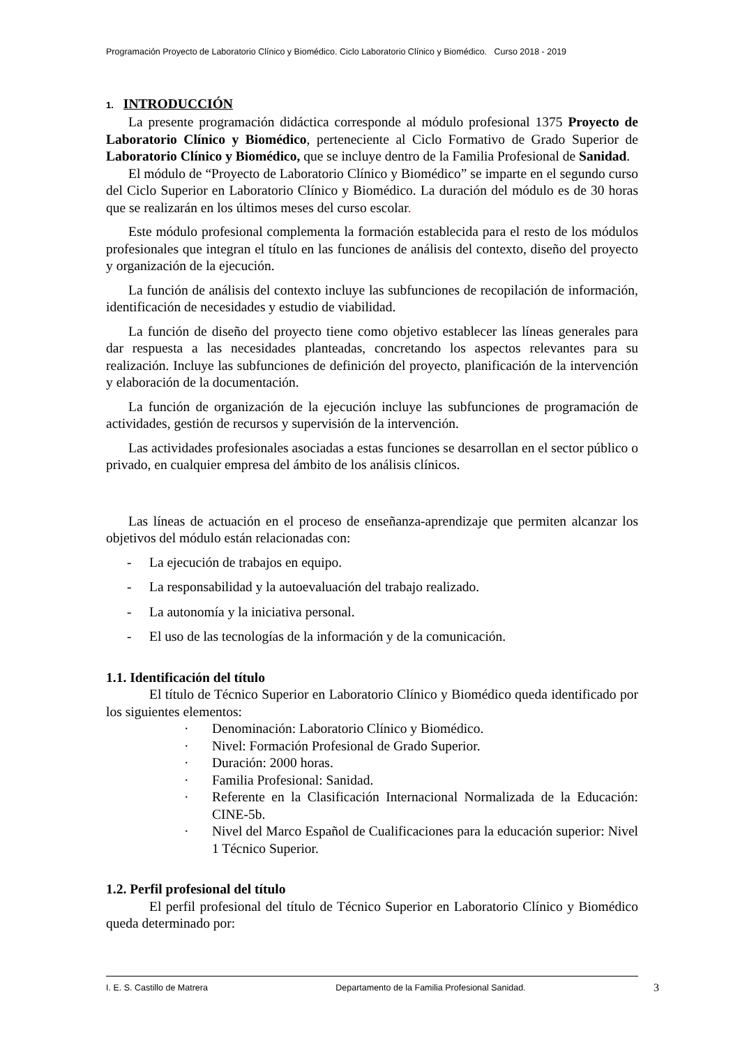Programación Proyecto de Laboratorio Clínico y Biomédico. Ciclo Laboratorio Clínico y Biomédico. Curso 2018 - 2019
1. INTRODUCCIÓN
La presente programación didáctica corresponde al módulo profesional 1375 Proyecto de Laboratorio Clínico y Biomédico, perteneciente al Ciclo Formativo de Grado Superior de Laboratorio Clínico y Biomédico, que se incluye dentro de la Familia Profesional de Sanidad.
El módulo de “Proyecto de Laboratorio Clínico y Biomédico” se imparte en el segundo curso del Ciclo Superior en Laboratorio Clínico y Biomédico. La duración del módulo es de 30 horas que se realizarán en los últimos meses del curso escolar.
Este módulo profesional complementa la formación establecida para el resto de los módulos profesionales que integran el título en las funciones de análisis del contexto, diseño del proyecto y organización de la ejecución.
La función de análisis del contexto incluye las subfunciones de recopilación de información, identificación de necesidades y estudio de viabilidad.
La función de diseño del proyecto tiene como objetivo establecer las líneas generales para dar respuesta a las necesidades planteadas, concretando los aspectos relevantes para su realización. Incluye las subfunciones de definición del proyecto, planificación de la intervención y elaboración de la documentación.
La función de organización de la ejecución incluye las subfunciones de programación de actividades, gestión de recursos y supervisión de la intervención.
Las actividades profesionales asociadas a estas funciones se desarrollan en el sector público o privado, en cualquier empresa del ámbito de los análisis clínicos.
Las líneas de actuación en el proceso de enseñanza-aprendizaje que permiten alcanzar los objetivos del módulo están relacionadas con:
- La ejecución de trabajos en equipo.
- La responsabilidad y la autoevaluación del trabajo realizado.
- La autonomía y la iniciativa personal.
- El uso de las tecnologías de la información y de la comunicación.
1.1. Identificación del título
El título de Técnico Superior en Laboratorio Clínico y Biomédico queda identificado por los siguientes elementos:
· Denominación: Laboratorio Clínico y Biomédico.
· Nivel: Formación Profesional de Grado Superior.
· Duración: 2000 horas.
· Familia Profesional: Sanidad.
· Referente en la Clasificación Internacional Normalizada de la Educación: CINE-5b.
· Nivel del Marco Español de Cualificaciones para la educación superior: Nivel 1 Técnico Superior.
1.2. Perfil profesional del título
El perfil profesional del título de Técnico Superior en Laboratorio Clínico y Biomédico queda determinado por:
I. E. S. Castillo de Matrera Departamento de la Familia Profesional Sanidad. 3